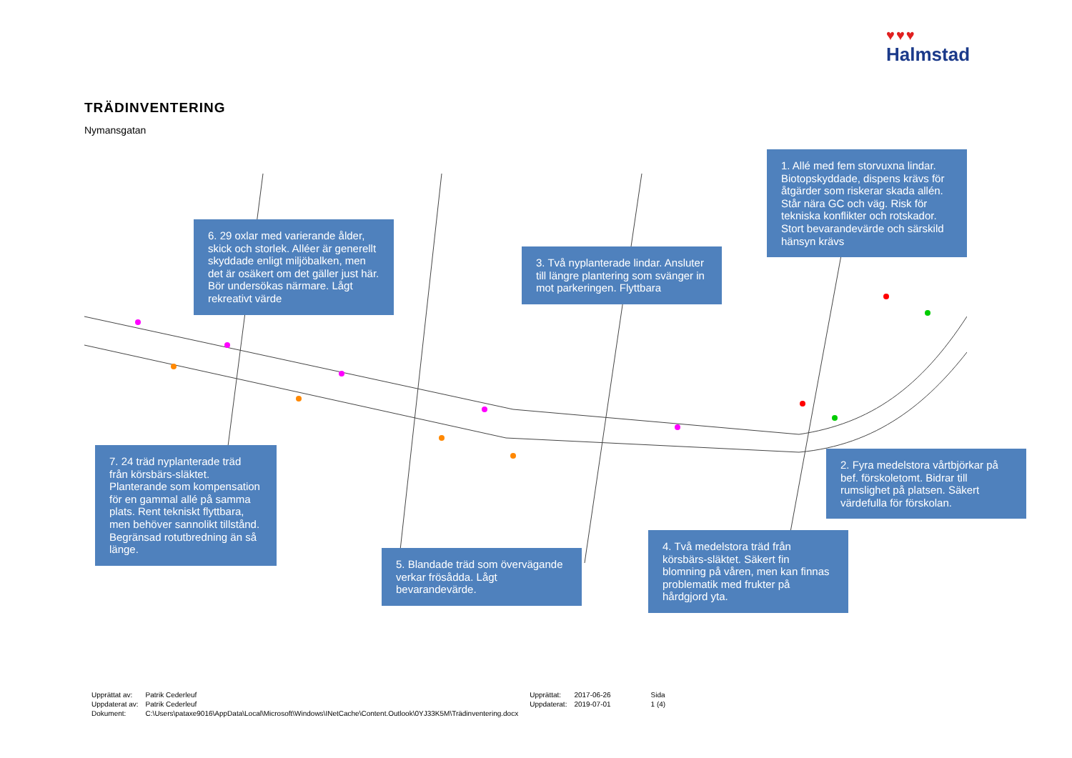♥♥♥
Halmstad
TRÄDINVENTERING
Nymansgatan
1. Allé med fem storvuxna lindar. Biotopskyddade, dispens krävs för åtgärder som riskerar skada allén. Står nära GC och väg. Risk för tekniska konflikter och rotskador. Stort bevarandevärde och särskild hänsyn krävs
6. 29 oxlar med varierande ålder, skick och storlek. Alléer är generellt skyddade enligt miljöbalken, men det är osäkert om det gäller just här. Bör undersökas närmare. Lågt rekreativt värde
3. Två nyplanterade lindar. Ansluter till längre plantering som svänger in mot parkeringen. Flyttbara
7. 24 träd nyplanterade träd från körsbärs-släktet. Planterande som kompensation för en gammal allé på samma plats. Rent tekniskt flyttbara, men behöver sannolikt tillstånd. Begränsad rotutbredning än så länge.
2. Fyra medelstora vårtbjörkar på bef. förskoletomt. Bidrar till rumslighet på platsen. Säkert värdefulla för förskolan.
5. Blandade träd som övervägande verkar frösådda. Lågt bevarandevärde.
4. Två medelstora träd från körsbärs-släktet. Säkert fin blomning på våren, men kan finnas problematik med frukter på hårdgjord yta.
| Upprättat av: | Patrik Cederleuf | Upprättat: | 2017-06-26 | Sida |
| Uppdaterat av: | Patrik Cederleuf | Uppdaterat: | 2019-07-01 | 1 (4) |
| Dokument: | C:\Users\pataxe9016\AppData\Local\Microsoft\Windows\INetCache\Content.Outlook\0YJ33K5M\Trädinventering.docx | | | |